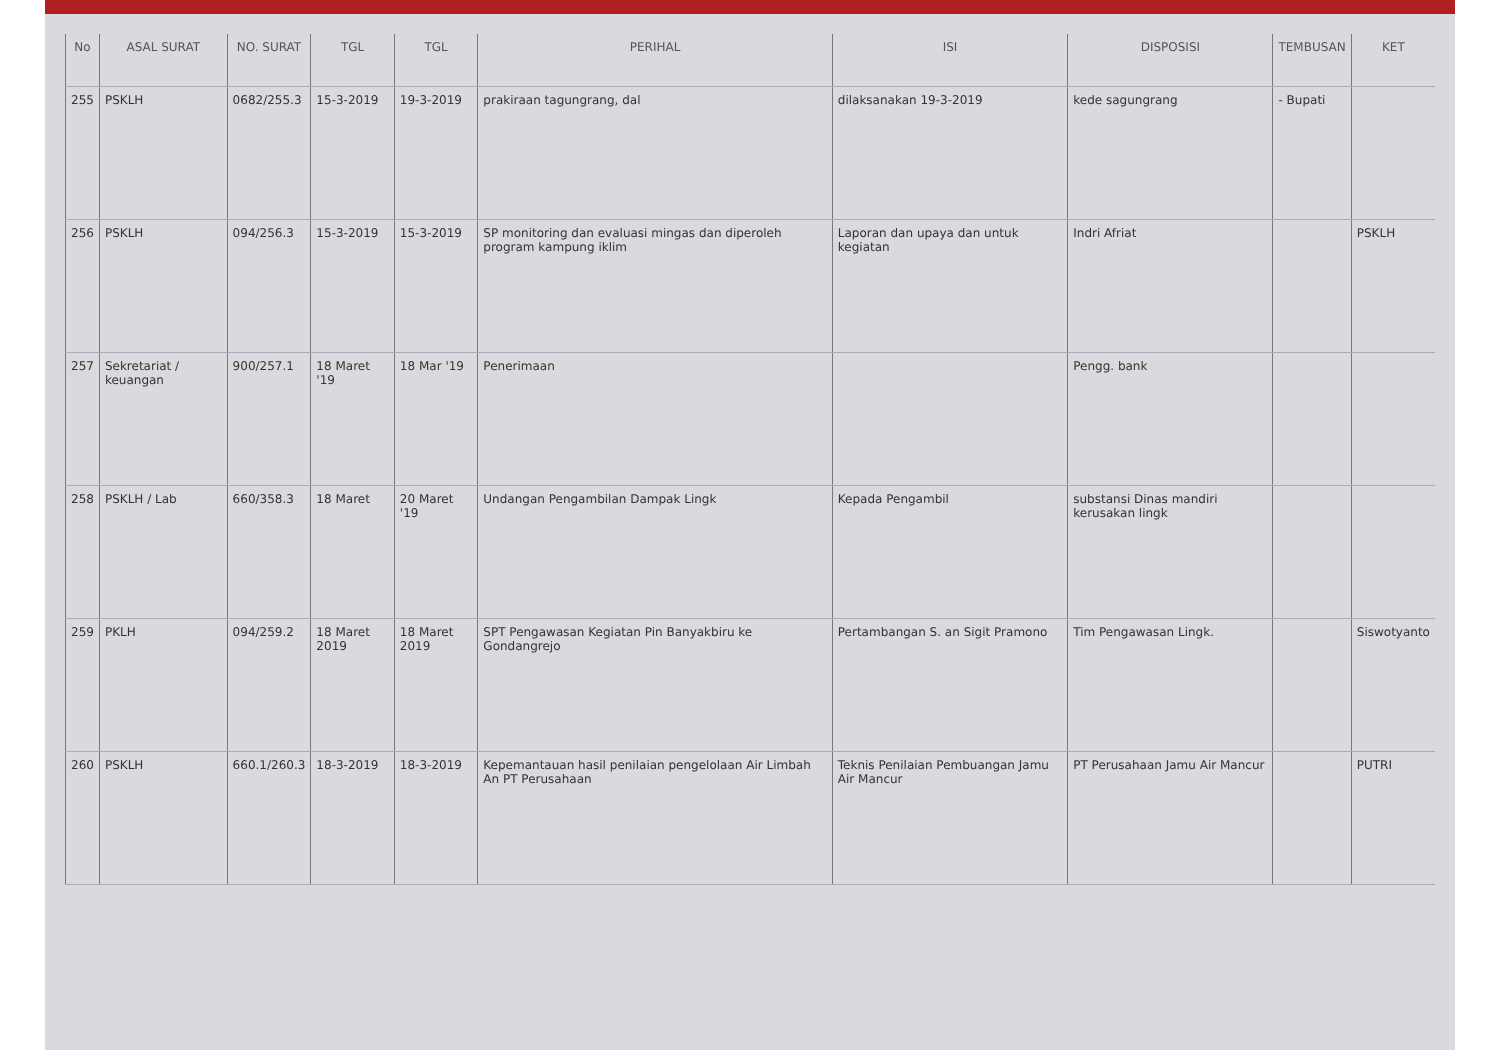| No | ASAL SURAT | NO. SURAT | TGL | TGL | PERIHAL | ISI | DISPOSISI | TEMBUSAN | KET |
| --- | --- | --- | --- | --- | --- | --- | --- | --- | --- |
| 255 | PSKLH | 0682/255.3 | 15-3-2019 | 19-3-2019 | prakiraan tagungrang, dal | dilaksanakan 19-3-2019 | kede sagungrang | - Bupati | |
| 256 | PSKLH | 094/256.3 | 15-3-2019 | 15-3-2019 | SP monitoring dan evaluasi mingas dan diperoleh program kampung iklim | Laporan dan upaya dan untuk kegiatan | Indri Afriat | | PSKLH |
| 257 | Sekretariat / keuangan | 900/257.1 | 18 Maret '19 | 18 Mar '19 | Penerimaan | | Pengg. bank | | |
| 258 | PSKLH / Lab | 660/358.3 | 18 Maret | 20 Maret '19 | Undangan Pengambilan Dampak Lingk | Kepada Pengambil | substansi Dinas mandiri kerusakan lingk | | |
| 259 | PKLH | 094/259.2 | 18 Maret 2019 | 18 Maret 2019 | SPT Pengawasan Kegiatan Pin Banyakbiru ke Gondangrejo | Pertambangan S. an Sigit Pramono | Tim Pengawasan Lingk. | | Siswotyanto |
| 260 | PSKLH | 660.1/260.3 | 18-3-2019 | 18-3-2019 | Kepemantauan hasil penilaian pengelolaan Air Limbah An PT Perusahaan | Teknis Penilaian Pembuangan Jamu Air Mancur | PT Perusahaan Jamu Air Mancur | | PUTRI |